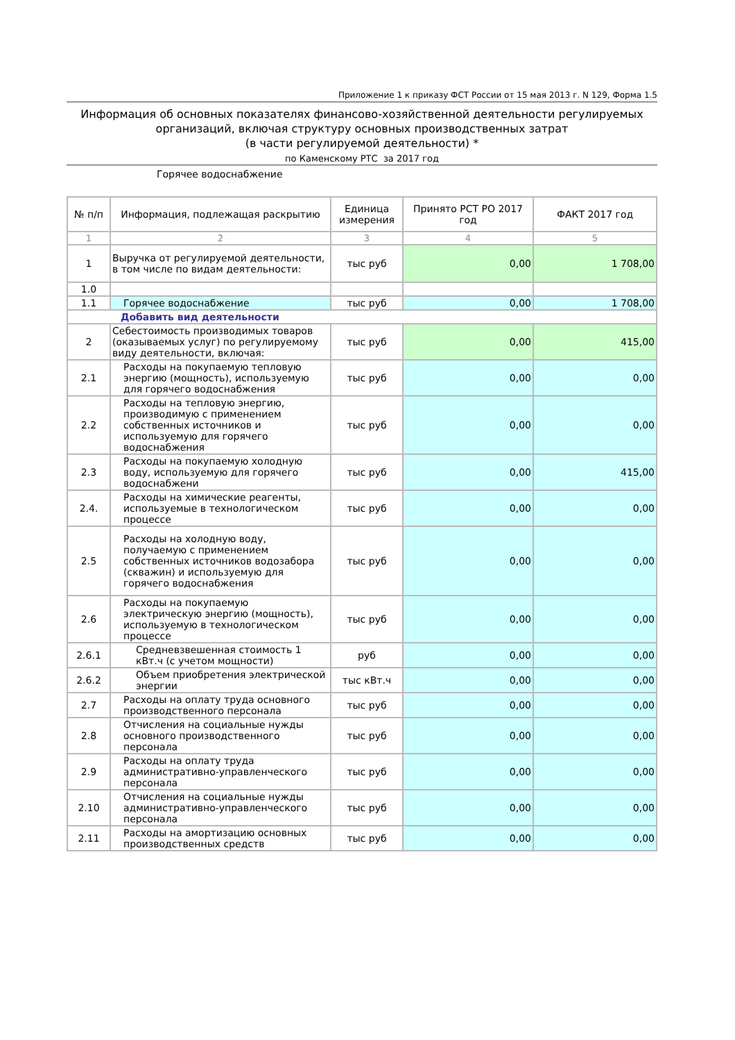Приложение 1 к приказу ФСТ России от 15 мая 2013 г. N 129, Форма 1.5
Информация об основных показателях финансово-хозяйственной деятельности регулируемых организаций, включая структуру основных производственных затрат
(в части регулируемой деятельности) *
по Каменскому РТС за 2017 год
Горячее водоснабжение
| № п/п | Информация, подлежащая раскрытию | Единица измерения | Принято РСТ РО 2017 год | ФАКТ 2017 год |
| --- | --- | --- | --- | --- |
| 1 | 2 | 3 | 4 | 5 |
| 1 | Выручка от регулируемой деятельности, в том числе по видам деятельности: | тыс руб | 0,00 | 1 708,00 |
| 1.0 | | | | |
| 1.1 | Горячее водоснабжение | тыс руб | 0,00 | 1 708,00 |
| Добавить вид деятельности | | | | |
| 2 | Себестоимость производимых товаров (оказываемых услуг) по регулируемому виду деятельности, включая: | тыс руб | 0,00 | 415,00 |
| 2.1 | Расходы на покупаемую тепловую энергию (мощность), используемую для горячего водоснабжения | тыс руб | 0,00 | 0,00 |
| 2.2 | Расходы на тепловую энергию, производимую с применением собственных источников и используемую для горячего водоснабжения | тыс руб | 0,00 | 0,00 |
| 2.3 | Расходы на покупаемую холодную воду, используемую для горячего водоснабжени | тыс руб | 0,00 | 415,00 |
| 2.4. | Расходы на химические реагенты, используемые в технологическом процессе | тыс руб | 0,00 | 0,00 |
| 2.5 | Расходы на холодную воду, получаемую с применением собственных источников водозабора (скважин) и используемую для горячего водоснабжения | тыс руб | 0,00 | 0,00 |
| 2.6 | Расходы на покупаемую электрическую энергию (мощность), используемую в технологическом процессе | тыс руб | 0,00 | 0,00 |
| 2.6.1 | Средневзвешенная стоимость 1 кВт.ч (с учетом мощности) | руб | 0,00 | 0,00 |
| 2.6.2 | Объем приобретения электрической энергии | тыс кВт.ч | 0,00 | 0,00 |
| 2.7 | Расходы на оплату труда основного производственного персонала | тыс руб | 0,00 | 0,00 |
| 2.8 | Отчисления на социальные нужды основного производственного персонала | тыс руб | 0,00 | 0,00 |
| 2.9 | Расходы на оплату труда административно-управленческого персонала | тыс руб | 0,00 | 0,00 |
| 2.10 | Отчисления на социальные нужды административно-управленческого персонала | тыс руб | 0,00 | 0,00 |
| 2.11 | Расходы на амортизацию основных производственных средств | тыс руб | 0,00 | 0,00 |